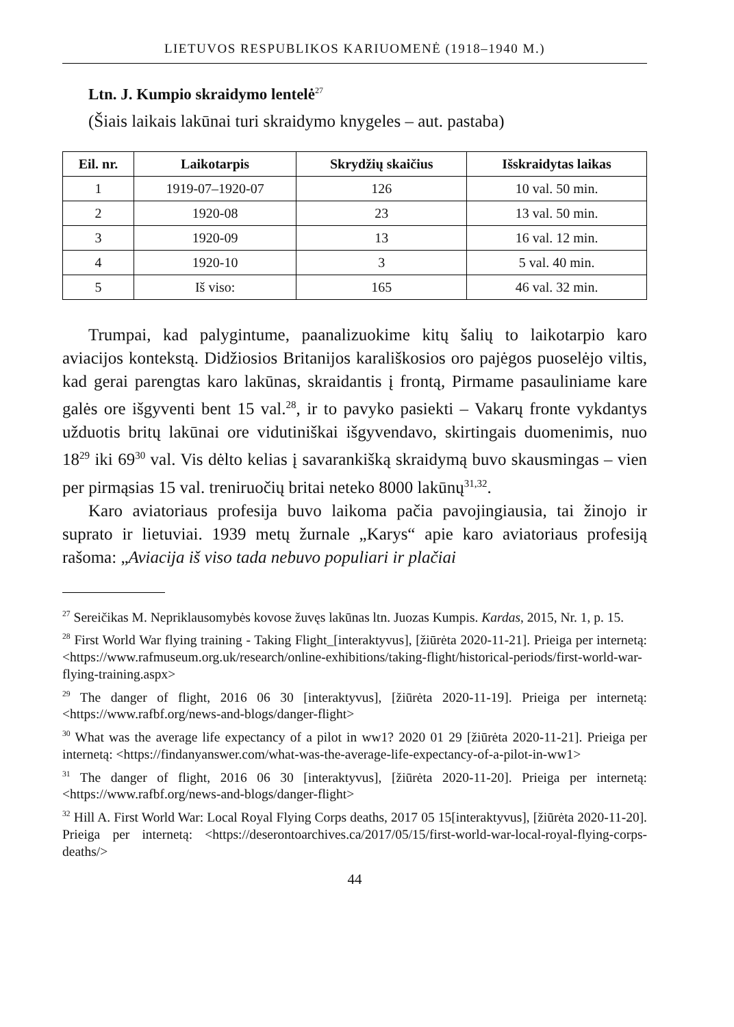LIETUVOS RESPUBLIKOS KARIUOMENĖ (1918–1940 M.)
Ltn. J. Kumpio skraidymo lentelė<sup>27</sup>
(Šiais laikais lakūnai turi skraidymo knygeles – aut. pastaba)
| Eil. nr. | Laikotarpis | Skrydžių skaičius | Išskraidytas laikas |
| --- | --- | --- | --- |
| 1 | 1919-07–1920-07 | 126 | 10 val. 50 min. |
| 2 | 1920-08 | 23 | 13 val. 50 min. |
| 3 | 1920-09 | 13 | 16 val. 12 min. |
| 4 | 1920-10 | 3 | 5 val. 40 min. |
| 5 | Iš viso: | 165 | 46 val. 32 min. |
Trumpai, kad palygintume, paanalizuokime kitų šalių to laikotarpio karo aviacijos kontekstą. Didžiosios Britanijos karališkosios oro pajėgos puoselėjo viltis, kad gerai parengtas karo lakūnas, skraidantis į frontą, Pirmame pasauliniame kare galės ore išgyventi bent 15 val.<sup>28</sup>, ir to pavyko pasiekti – Vakarų fronte vykdantys užduotis britų lakūnai ore vidutiniškai išgyvendavo, skirtingais duomenimis, nuo 18<sup>29</sup> iki 69<sup>30</sup> val. Vis dėlto kelias į savarankišką skraidymą buvo skausmingas – vien per pirmąsias 15 val. treniruočių britai neteko 8000 lakūnų<sup>31,32</sup>.
Karo aviatoriaus profesija buvo laikoma pačia pavojingiausia, tai žinojo ir suprato ir lietuviai. 1939 metų žurnale „Karys“ apie karo aviatoriaus profesiją rašoma: „Aviacija iš viso tada nebuvo populiari ir plačiai
<sup>27</sup> Sereičikas M. Nepriklausomybės kovose žuvęs lakūnas ltn. Juozas Kumpis. Kardas, 2015, Nr. 1, p. 15.
<sup>28</sup> First World War flying training - Taking Flight_[interaktyvus], [žiūrėta 2020-11-21]. Prieiga per internetą: <https://www.rafmuseum.org.uk/research/online-exhibitions/taking-flight/historical-periods/first-world-war-flying-training.aspx>
<sup>29</sup> The danger of flight, 2016 06 30 [interaktyvus], [žiūrėta 2020-11-19]. Prieiga per internetą: <https://www.rafbf.org/news-and-blogs/danger-flight>
<sup>30</sup> What was the average life expectancy of a pilot in ww1? 2020 01 29 [žiūrėta 2020-11-21]. Prieiga per internetą: <https://findanyanswer.com/what-was-the-average-life-expectancy-of-a-pilot-in-ww1>
<sup>31</sup> The danger of flight, 2016 06 30 [interaktyvus], [žiūrėta 2020-11-20]. Prieiga per internetą: <https://www.rafbf.org/news-and-blogs/danger-flight>
<sup>32</sup> Hill A. First World War: Local Royal Flying Corps deaths, 2017 05 15[interaktyvus], [žiūrėta 2020-11-20]. Prieiga per internetą: <https://deserontoarchives.ca/2017/05/15/first-world-war-local-royal-flying-corps-deaths/>
44